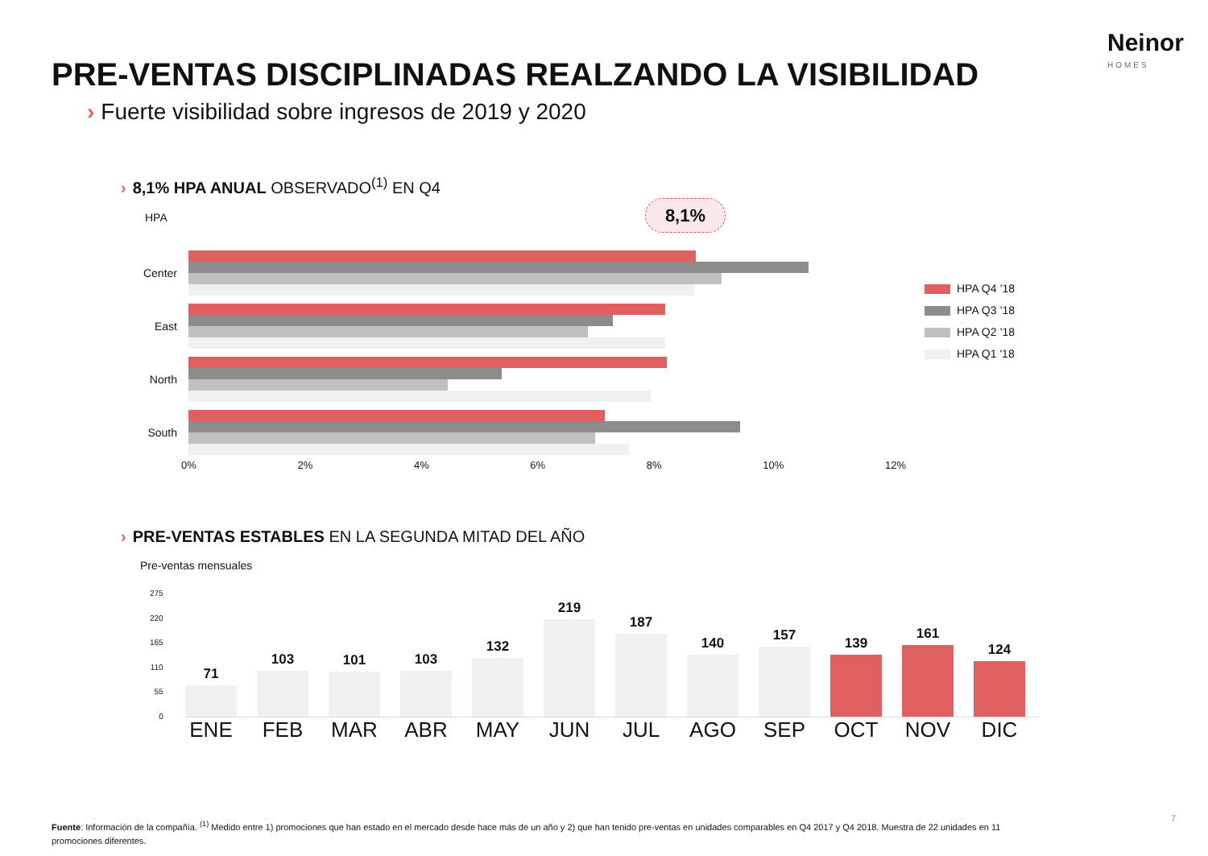Neinor
HOMES
PRE-VENTAS DISCIPLINADAS REALZANDO LA VISIBILIDAD
› Fuerte visibilidad sobre ingresos de 2019 y 2020
› 8,1% HPA ANUAL OBSERVADO<sup>(1)</sup> EN Q4
HPA 8,1%
Center
East
North
South
0% 2% 4% 6% 8% 10% 12%
HPA Q4 ’18
HPA Q3 ’18
HPA Q2 ’18
HPA Q1 '18
› PRE-VENTAS ESTABLES EN LA SEGUNDA MITAD DEL AÑO
Pre-ventas mensuales
275
220
165
110
55
0
71
103
101
103
132
219
187
140
157
139
161
124
ENE FEB MAR ABR MAY JUN JUL AGO SEP OCT NOV DIC
Fuente: Información de la compañía. <sup>(1)</sup> Medido entre 1) promociones que han estado en el mercado desde hace más de un año y 2) que han tenido pre-ventas en unidades comparables en Q4 2017 y Q4 2018. Muestra de 22 unidades en 11 promociones diferentes.
7